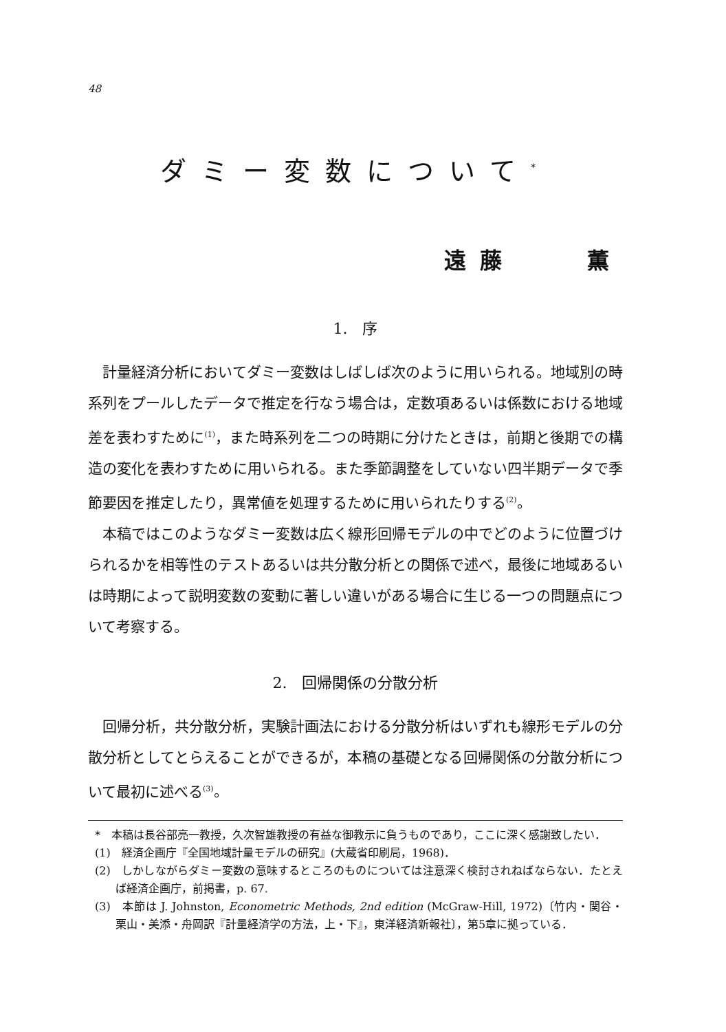48
ダミー変数について<sup>*</sup>
遠藤　　薫
1.　序
計量経済分析においてダミー変数はしばしば次のように用いられる。地域別の時系列をプールしたデータで推定を行なう場合は，定数項あるいは係数における地域差を表わすために<sup>(1)</sup>，また時系列を二つの時期に分けたときは，前期と後期での構造の変化を表わすために用いられる。また季節調整をしていない四半期データで季節要因を推定したり，異常値を処理するために用いられたりする<sup>(2)</sup>。
本稿ではこのようなダミー変数は広く線形回帰モデルの中でどのように位置づけられるかを相等性のテストあるいは共分散分析との関係で述べ，最後に地域あるいは時期によって説明変数の変動に著しい違いがある場合に生じる一つの問題点について考察する。
2.　回帰関係の分散分析
回帰分析，共分散分析，実験計画法における分散分析はいずれも線形モデルの分散分析としてとらえることができるが，本稿の基礎となる回帰関係の分散分析について最初に述べる<sup>(3)</sup>。
*　本稿は長谷部亮一教授，久次智雄教授の有益な御教示に負うものであり，ここに深く感謝致したい．
(1)　経済企画庁『全国地域計量モデルの研究』(大蔵省印刷局，1968)．
(2)　しかしながらダミー変数の意味するところのものについては注意深く検討されねばならない．たとえば経済企画庁，前掲書，p. 67.
(3)　本節は J. Johnston, Econometric Methods, 2nd edition (McGraw-Hill, 1972)〔竹内・関谷・栗山・美添・舟岡訳『計量経済学の方法，上・下』，東洋経済新報社〕，第5章に拠っている．